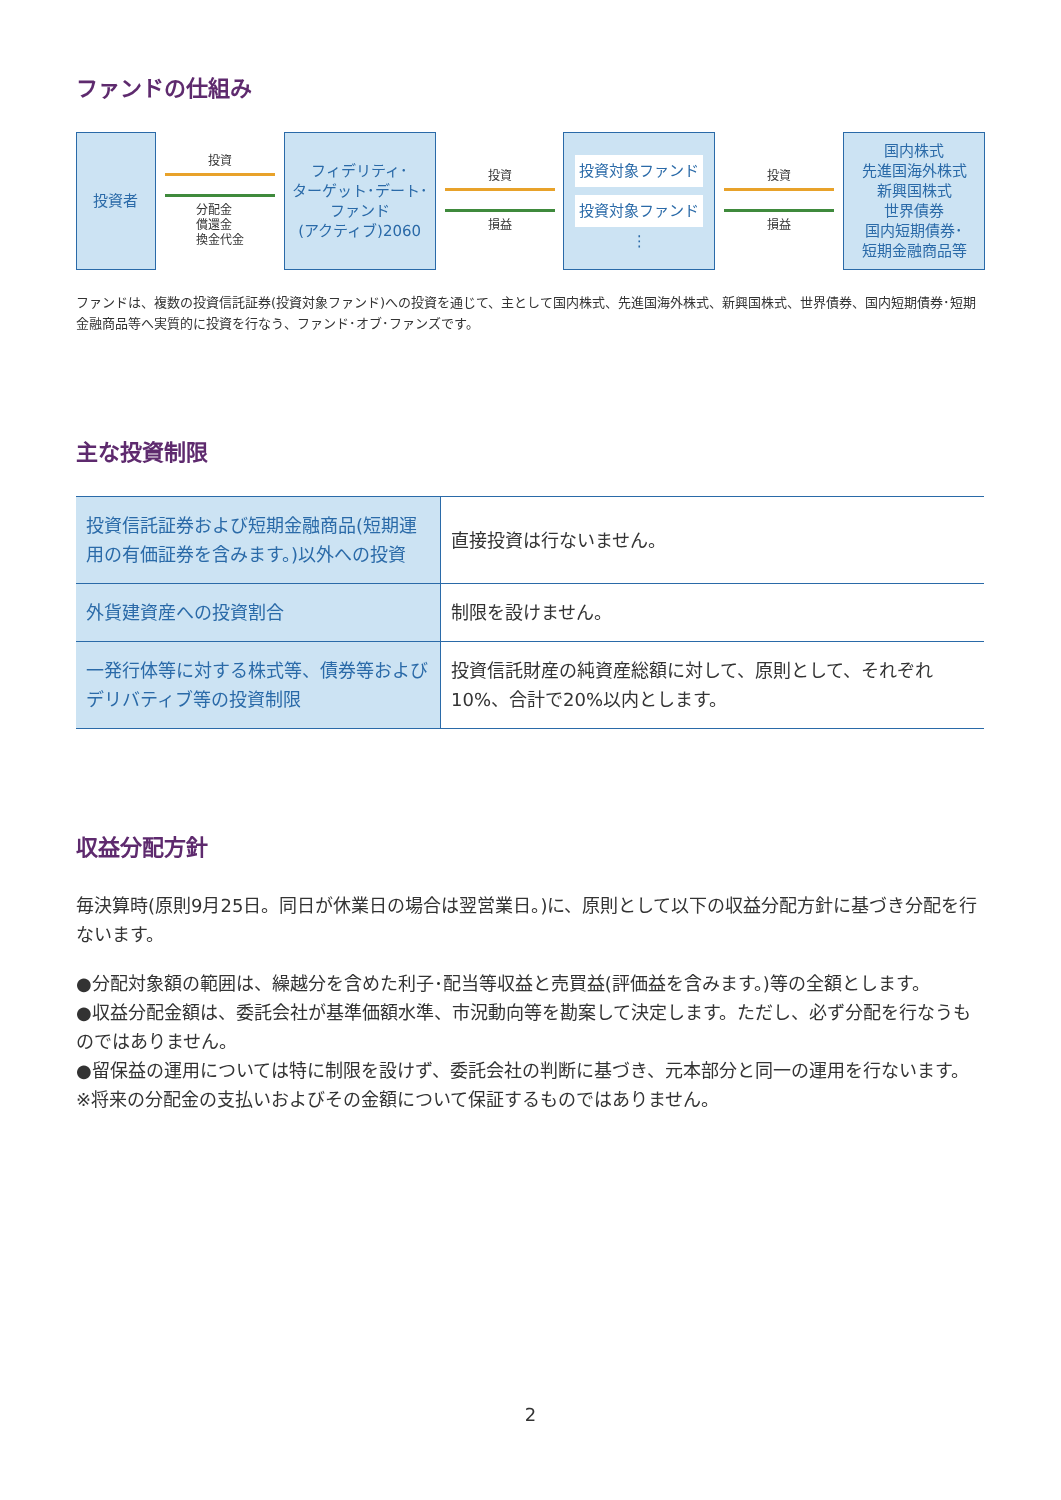ファンドの仕組み
投資者
投資
分配金
償還金
換金代金
フィデリティ･
ターゲット･デート･
ファンド
(アクティブ)2060
投資
損益
投資対象ファンド
投資対象ファンド
⋮
投資
損益
国内株式
先進国海外株式
新興国株式
世界債券
国内短期債券･
短期金融商品等
ファンドは、複数の投資信託証券(投資対象ファンド)への投資を通じて、主として国内株式、先進国海外株式、新興国株式、世界債券、国内短期債券･短期金融商品等へ実質的に投資を行なう、ファンド･オブ･ファンズです。
主な投資制限
| 投資信託証券および短期金融商品(短期運用の有価証券を含みます。)以外への投資 | 直接投資は行ないません。 |
| 外貨建資産への投資割合 | 制限を設けません。 |
| 一発行体等に対する株式等、債券等およびデリバティブ等の投資制限 | 投資信託財産の純資産総額に対して、原則として、それぞれ10%、合計で20%以内とします。 |
収益分配方針
毎決算時(原則9月25日。同日が休業日の場合は翌営業日。)に、原則として以下の収益分配方針に基づき分配を行ないます。
●分配対象額の範囲は、繰越分を含めた利子･配当等収益と売買益(評価益を含みます。)等の全額とします。
●収益分配金額は、委託会社が基準価額水準、市況動向等を勘案して決定します。ただし、必ず分配を行なうものではありません。
●留保益の運用については特に制限を設けず、委託会社の判断に基づき、元本部分と同一の運用を行ないます。
※将来の分配金の支払いおよびその金額について保証するものではありません。
2